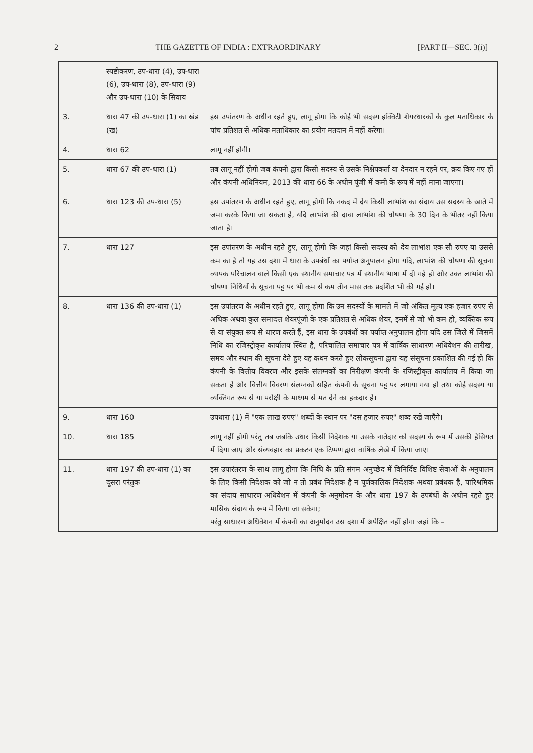2 THE GAZETTE OF INDIA : EXTRAORDINARY [PART II—SEC. 3(i)]
| | स्पष्टीकरण, उप-धारा (4), उप-धारा (6), उप-धारा (8), उप-धारा (9) और उप-धारा (10) के सिवाय | |
| 3. | धारा 47 की उप-धारा (1) का खंड (ख) | इस उपांतरण के अधीन रहते हुए, लागू होगा कि कोई भी सदस्य इक्विटी शेयरधारकों के कुल मताधिकार के पांच प्रतिशत से अधिक मताधिकार का प्रयोग मतदान में नहीं करेगा। |
| 4. | धारा 62 | लागू नहीं होगी। |
| 5. | धारा 67 की उप-धारा (1) | तब लागू नहीं होगी जब कंपनी द्वारा किसी सदस्य से उसके निक्षेपकर्ता या देनदार न रहने पर, क्रय किए गए हों और कंपनी अधिनियम, 2013 की धारा 66 के अधीन पूंजी में कमी के रूप में नहीं माना जाएगा। |
| 6. | धारा 123 की उप-धारा (5) | इस उपांतरण के अधीन रहते हुए, लागू होगी कि नकद में देय किसी लाभांश का संदाय उस सदस्य के खाते में जमा करके किया जा सकता है, यदि लाभांश की दावा लाभांश की घोषणा के 30 दिन के भीतर नहीं किया जाता है। |
| 7. | धारा 127 | इस उपांतरण के अधीन रहते हुए, लागू होगी कि जहां किसी सदस्य को देय लाभांश एक सौ रुपए या उससे कम का है तो यह उस दशा में धारा के उपबंधों का पर्याप्त अनुपालन होगा यदि, लाभांश की घोषणा की सूचना व्यापक परिचालन वाले किसी एक स्थानीय समाचार पत्र में स्थानीय भाषा में दी गई हो और उक्त लाभांश की घोषणा निधियों के सूचना पट्ट पर भी कम से कम तीन मास तक प्रदर्शित भी की गई हो। |
| 8. | धारा 136 की उप-धारा (1) | इस उपांतरण के अधीन रहते हुए, लागू होगा कि उन सदस्यों के मामले में जो अंकित मूल्य एक हजार रुपए से अधिक अथवा कुल समादत्त शेयरपूंजी के एक प्रतिशत से अधिक शेयर, इनमें से जो भी कम हो, व्यक्तिक रूप से या संयुक्त रूप से धारण करते हैं, इस धारा के उपबंधों का पर्याप्त अनुपालन होगा यदि उस जिले में जिसमें निधि का रजिस्ट्रीकृत कार्यालय स्थित है, परिचालित समाचार पत्र में वार्षिक साधारण अधिवेशन की तारीख, समय और स्थान की सूचना देते हुए यह कथन करते हुए लोकसूचना द्वारा यह संसूचना प्रकाशित की गई हो कि कंपनी के वित्तीय विवरण और इसके संलग्नकों का निरीक्षण कंपनी के रजिस्ट्रीकृत कार्यालय में किया जा सकता है और वित्तीय विवरण संलग्नकों सहित कंपनी के सूचना पट्ट पर लगाया गया हो तथा कोई सदस्य या व्यक्तिगत रूप से या परोक्षी के माध्यम से मत देने का हकदार है। |
| 9. | धारा 160 | उपधारा (1) में "एक लाख रुपए" शब्दों के स्थान पर "दस हजार रुपए" शब्द रखे जाएँगे। |
| 10. | धारा 185 | लागू नहीं होगी परंतु तब जबकि उधार किसी निदेशक या उसके नातेदार को सदस्य के रूप में उसकी हैसियत में दिया जाए और संव्यवहार का प्रकटन एक टिप्पण द्वारा वार्षिक लेखे में किया जाए। |
| 11. | धारा 197 की उप-धारा (1) का दूसरा परंतुक | इस उपारंतरण के साथ लागू होगा कि निधि के प्रति संगम अनुच्छेद में विनिर्दिष्ट विशिष्ट सेवाओं के अनुपालन के लिए किसी निदेशक को जो न तो प्रबंध निदेशक है न पूर्णकालिक निदेशक अथवा प्रबंधक है, पारिश्रमिक का संदाय साधारण अधिवेशन में कंपनी के अनुमोदन के और धारा 197 के उपबंधों के अधीन रहते हुए मासिक संदाय के रूप में किया जा सकेगा; परंतु साधारण अधिवेशन में कंपनी का अनुमोदन उस दशा में अपेक्षित नहीं होगा जहां कि – |